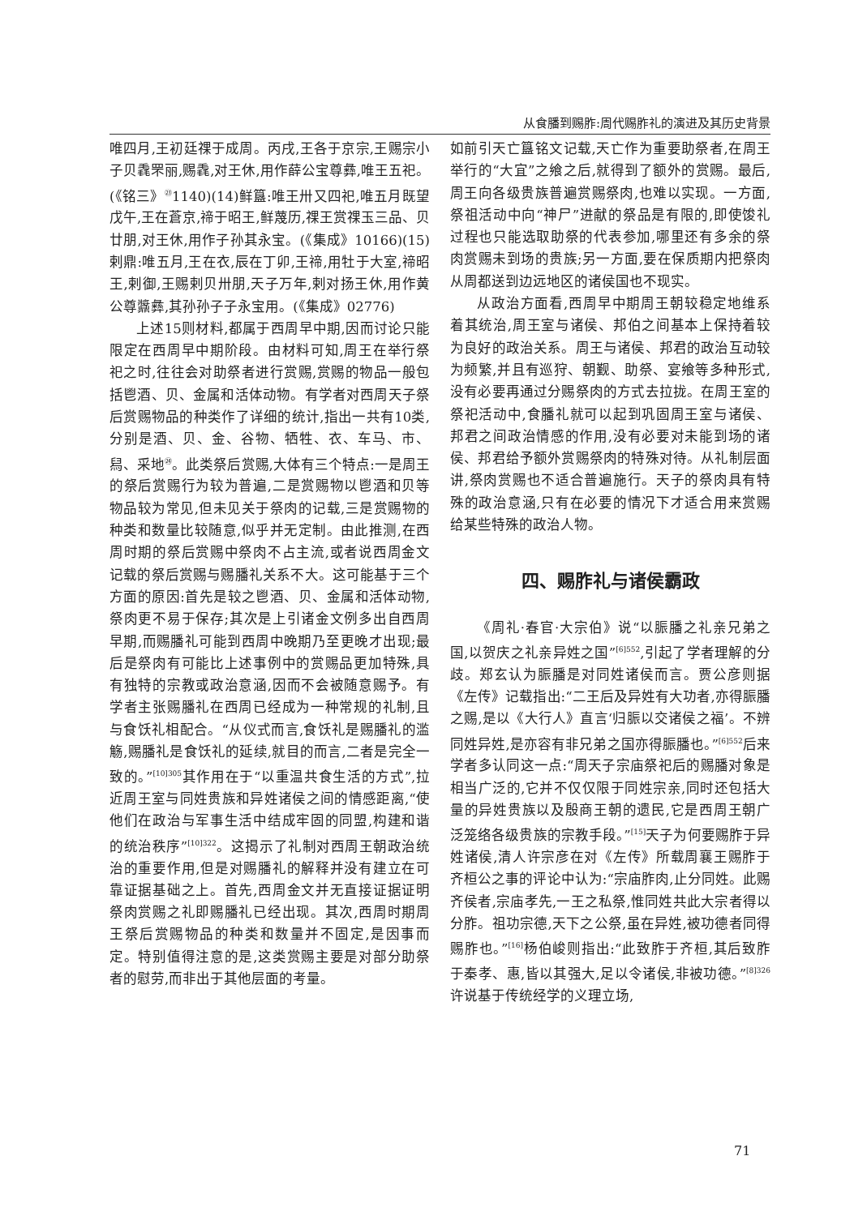从食膰到赐胙:周代赐胙礼的演进及其历史背景
唯四月,王初廷祼于成周。丙戌,王各于京宗,王赐宗小子贝毳罘丽,赐毳,对王休,用作薛公宝尊彝,唯王五祀。(《铭三》<sup>㉓</sup>1140)(14)鲜簋:唯王卅又四祀,唯五月既望戊午,王在蒼京,禘于昭王,鲜蔑历,祼王赏祼玉三品、贝廿朋,对王休,用作子孙其永宝。(《集成》10166)(15)剌鼎:唯五月,王在衣,辰在丁卯,王禘,用牡于大室,禘昭王,剌御,王赐剌贝卅朋,天子万年,剌对扬王休,用作黄公尊䵼彝,其孙孙子子永宝用。(《集成》02776)
上述15则材料,都属于西周早中期,因而讨论只能限定在西周早中期阶段。由材料可知,周王在举行祭祀之时,往往会对助祭者进行赏赐,赏赐的物品一般包括鬯酒、贝、金属和活体动物。有学者对西周天子祭后赏赐物品的种类作了详细的统计,指出一共有10类,分别是酒、贝、金、谷物、牺牲、衣、车马、市、舄、采地<sup>㉔</sup>。此类祭后赏赐,大体有三个特点:一是周王的祭后赏赐行为较为普遍,二是赏赐物以鬯酒和贝等物品较为常见,但未见关于祭肉的记载,三是赏赐物的种类和数量比较随意,似乎并无定制。由此推测,在西周时期的祭后赏赐中祭肉不占主流,或者说西周金文记载的祭后赏赐与赐膰礼关系不大。这可能基于三个方面的原因:首先是较之鬯酒、贝、金属和活体动物,祭肉更不易于保存;其次是上引诸金文例多出自西周早期,而赐膰礼可能到西周中晚期乃至更晚才出现;最后是祭肉有可能比上述事例中的赏赐品更加特殊,具有独特的宗教或政治意涵,因而不会被随意赐予。有学者主张赐膰礼在西周已经成为一种常规的礼制,且与食饫礼相配合。“从仪式而言,食饫礼是赐膰礼的滥觞,赐膰礼是食饫礼的延续,就目的而言,二者是完全一致的。”<sup>[10]305</sup>其作用在于“以重温共食生活的方式”,拉近周王室与同姓贵族和异姓诸侯之间的情感距离,“使他们在政治与军事生活中结成牢固的同盟,构建和谐的统治秩序”<sup>[10]322</sup>。这揭示了礼制对西周王朝政治统治的重要作用,但是对赐膰礼的解释并没有建立在可靠证据基础之上。首先,西周金文并无直接证据证明祭肉赏赐之礼即赐膰礼已经出现。其次,西周时期周王祭后赏赐物品的种类和数量并不固定,是因事而定。特别值得注意的是,这类赏赐主要是对部分助祭者的慰劳,而非出于其他层面的考量。
如前引天亡簋铭文记载,天亡作为重要助祭者,在周王举行的“大宜”之飨之后,就得到了额外的赏赐。最后,周王向各级贵族普遍赏赐祭肉,也难以实现。一方面,祭祖活动中向“神尸”进献的祭品是有限的,即使馂礼过程也只能选取助祭的代表参加,哪里还有多余的祭肉赏赐未到场的贵族;另一方面,要在保质期内把祭肉从周都送到边远地区的诸侯国也不现实。
从政治方面看,西周早中期周王朝较稳定地维系着其统治,周王室与诸侯、邦伯之间基本上保持着较为良好的政治关系。周王与诸侯、邦君的政治互动较为频繁,并且有巡狩、朝觐、助祭、宴飨等多种形式,没有必要再通过分赐祭肉的方式去拉拢。在周王室的祭祀活动中,食膰礼就可以起到巩固周王室与诸侯、邦君之间政治情感的作用,没有必要对未能到场的诸侯、邦君给予额外赏赐祭肉的特殊对待。从礼制层面讲,祭肉赏赐也不适合普遍施行。天子的祭肉具有特殊的政治意涵,只有在必要的情况下才适合用来赏赐给某些特殊的政治人物。
四、赐胙礼与诸侯霸政
《周礼·春官·大宗伯》说“以脤膰之礼亲兄弟之国,以贺庆之礼亲异姓之国”<sup>[6]552</sup>,引起了学者理解的分歧。郑玄认为脤膰是对同姓诸侯而言。贾公彦则据《左传》记载指出:“二王后及异姓有大功者,亦得脤膰之赐,是以《大行人》直言‘归脤以交诸侯之福’。不辨同姓异姓,是亦容有非兄弟之国亦得脤膰也。”<sup>[6]552</sup>后来学者多认同这一点:“周天子宗庙祭祀后的赐膰对象是相当广泛的,它并不仅仅限于同姓宗亲,同时还包括大量的异姓贵族以及殷商王朝的遗民,它是西周王朝广泛笼络各级贵族的宗教手段。”<sup>[15]</sup>天子为何要赐胙于异姓诸侯,清人许宗彦在对《左传》所载周襄王赐胙于齐桓公之事的评论中认为:“宗庙胙肉,止分同姓。此赐齐侯者,宗庙孝先,一王之私祭,惟同姓共此大宗者得以分胙。祖功宗德,天下之公祭,虽在异姓,被功德者同得赐胙也。”<sup>[16]</sup>杨伯峻则指出:“此致胙于齐桓,其后致胙于秦孝、惠,皆以其强大,足以令诸侯,非被功德。”<sup>[8]326</sup>许说基于传统经学的义理立场,
71